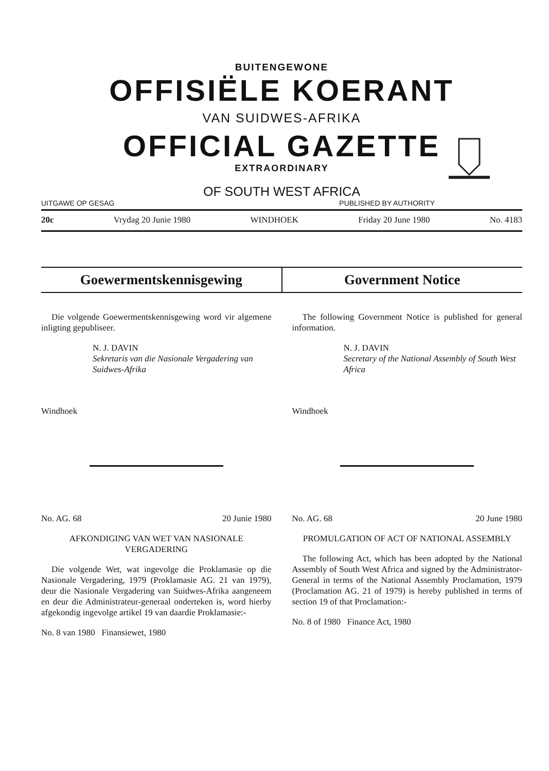BUITENGEWONE
OFFISIËLE KOERANT
VAN SUIDWES-AFRIKA
OFFICIAL GAZETTE
EXTRAORDINARY
OF SOUTH WEST AFRICA
UITGAWE OP GESAG PUBLISHED BY AUTHORITY
20c Vrydag 20 Junie 1980 WINDHOEK Friday 20 June 1980 No. 4183
Goewermentskennisgewing Government Notice
Die volgende Goewermentskennisgewing word vir algemene inligting gepubliseer.
N. J. DAVIN
Sekretaris van die Nasionale Vergadering van Suidwes-Afrika
Windhoek
No. AG. 68 20 Junie 1980
AFKONDIGING VAN WET VAN NASIONALE VERGADERING
Die volgende Wet, wat ingevolge die Proklamasie op die Nasionale Vergadering, 1979 (Proklamasie AG. 21 van 1979), deur die Nasionale Vergadering van Suidwes-Afrika aangeneem en deur die Administrateur-generaal onderteken is, word hierby afgekondig ingevolge artikel 19 van daardie Proklamasie:-
No. 8 van 1980 Finansiewet, 1980
The following Government Notice is published for general information.
N. J. DAVIN
Secretary of the National Assembly of South West Africa
Windhoek
No. AG. 68 20 June 1980
PROMULGATION OF ACT OF NATIONAL ASSEMBLY
The following Act, which has been adopted by the National Assembly of South West Africa and signed by the Administrator-General in terms of the National Assembly Proclamation, 1979 (Proclamation AG. 21 of 1979) is hereby published in terms of section 19 of that Proclamation:-
No. 8 of 1980 Finance Act, 1980